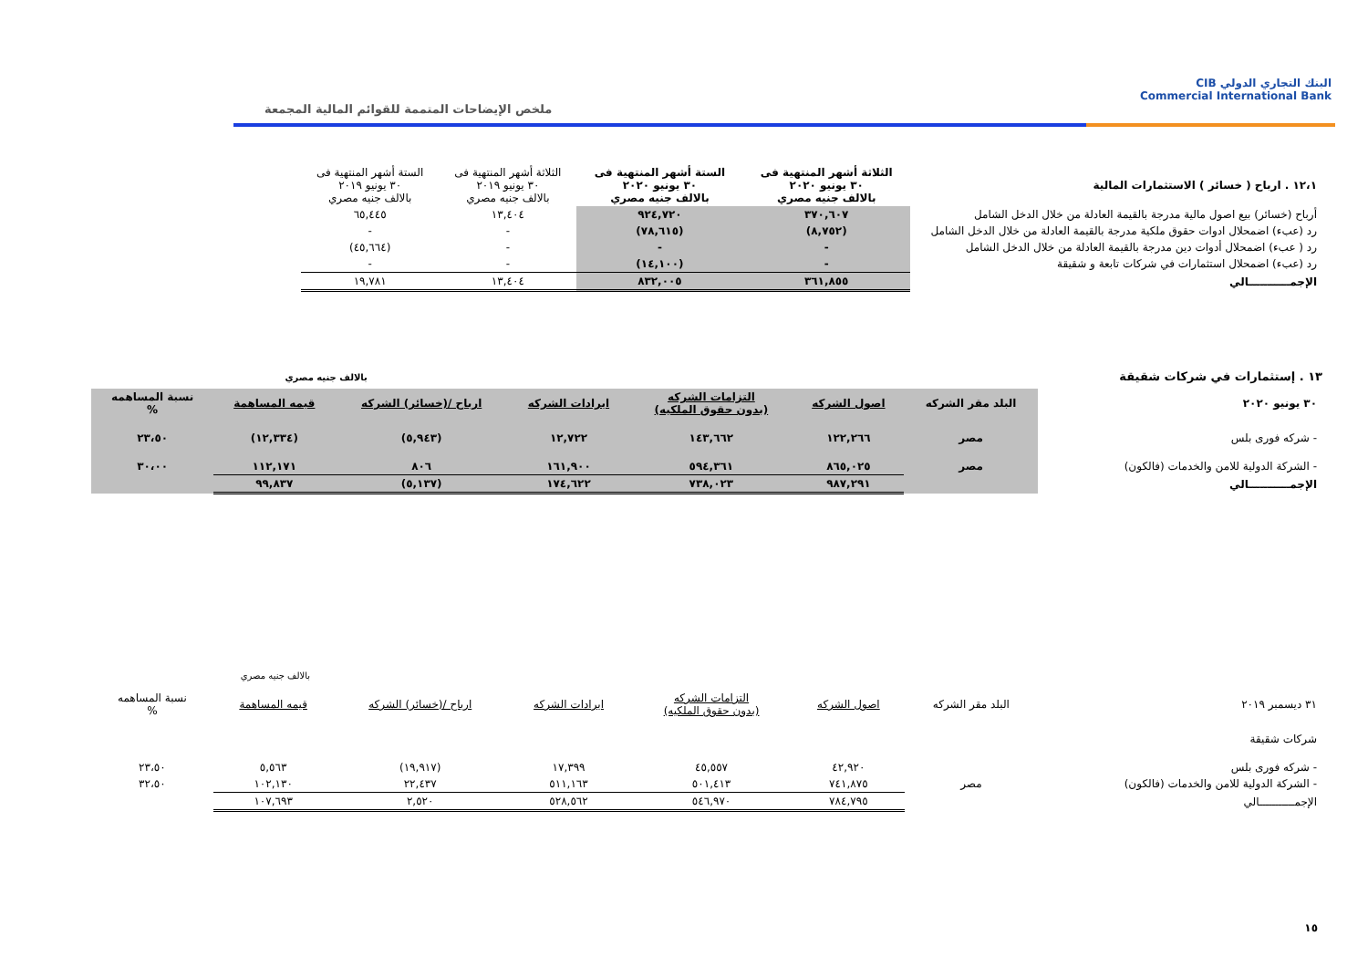CIB البنك التجاري الدولي
Commercial International Bank
ملخص الإيضاحات المتممة للقوائم المالية المجمعة
| ١٢،١ . ارباح ( خسائر ) الاستثمارات المالية | الثلاثة أشهر المنتهية فى ٣٠ يونيو ٢٠٢٠ بالالف جنيه مصري | الستة أشهر المنتهية فى ٣٠ يونيو ٢٠٢٠ بالالف جنيه مصري | الثلاثة أشهر المنتهية فى ٣٠ يونيو ٢٠١٩ بالالف جنيه مصري | الستة أشهر المنتهية فى ٣٠ يونيو ٢٠١٩ بالالف جنيه مصري |
| أرباح (خسائر) بيع اصول مالية مدرجة بالقيمة العادلة من خلال الدخل الشامل | ٣٧٠,٦٠٧ | ٩٢٤,٧٢٠ | ١٣,٤٠٤ | ٦٥,٤٤٥ |
| رد (عبء) اضمحلال ادوات حقوق ملكية مدرجة بالقيمة العادلة من خلال الدخل الشامل | (٨,٧٥٢) | (٧٨,٦١٥) | - | - |
| رد ( عبء) اضمحلال أدوات دين مدرجة بالقيمة العادلة من خلال الدخل الشامل | - | - | - | (٤٥,٦٦٤) |
| رد (عبء) اضمحلال استثمارات في شركات تابعة و شقيقة | - | (١٤,١٠٠) | - | - |
| الإجمـــــــــــالي | ٣٦١,٨٥٥ | ٨٣٢,٠٠٥ | ١٣,٤٠٤ | ١٩,٧٨١ |
١٣ . إستثمارات في شركات شقيقة بالالف جنيه مصري
| ٣٠ يونيو ٢٠٢٠ | البلد مقر الشركه | اصول الشركه | التزامات الشركه (بدون حقوق الملكيه) | ايرادات الشركه | ارباح /(خسائر) الشركه | قيمه المساهمة | نسبة المساهمه % |
| --- | --- | --- | --- | --- | --- | --- | --- |
| - شركه فورى بلس | مصر | ١٢٢,٢٦٦ | ١٤٣,٦٦٢ | ١٢,٧٢٢ | (٥,٩٤٣) | (١٢,٣٣٤) | ٢٣،٥٠ |
| - الشركة الدولية للامن والخدمات (فالكون) | مصر | ٨٦٥,٠٢٥ | ٥٩٤,٣٦١ | ١٦١,٩٠٠ | ٨٠٦ | ١١٢,١٧١ | ٣٠،٠٠ |
| الإجمـــــــــــالي | | ٩٨٧,٢٩١ | ٧٣٨,٠٢٣ | ١٧٤,٦٢٢ | (٥,١٣٧) | ٩٩,٨٣٧ | |
بالالف جنيه مصري
| ٣١ ديسمبر ٢٠١٩ | البلد مقر الشركه | اصول الشركه | التزامات الشركه (بدون حقوق الملكيه) | ايرادات الشركه | ارباح /(خسائر) الشركه | قيمه المساهمة | نسبة المساهمه % |
| شركات شقيقة | | | | | | | |
| - شركه فورى بلس | | ٤٢,٩٢٠ | ٤٥,٥٥٧ | ١٧,٣٩٩ | (١٩,٩١٧) | ٥,٥٦٣ | ٢٣،٥٠ |
| - الشركة الدولية للامن والخدمات (فالكون) | مصر | ٧٤١,٨٧٥ | ٥٠١,٤١٣ | ٥١١,١٦٣ | ٢٢,٤٣٧ | ١٠٢,١٣٠ | ٣٢،٥٠ |
| الإجمـــــــــــالي | | ٧٨٤,٧٩٥ | ٥٤٦,٩٧٠ | ٥٢٨,٥٦٢ | ٢,٥٢٠ | ١٠٧,٦٩٣ | |
١٥